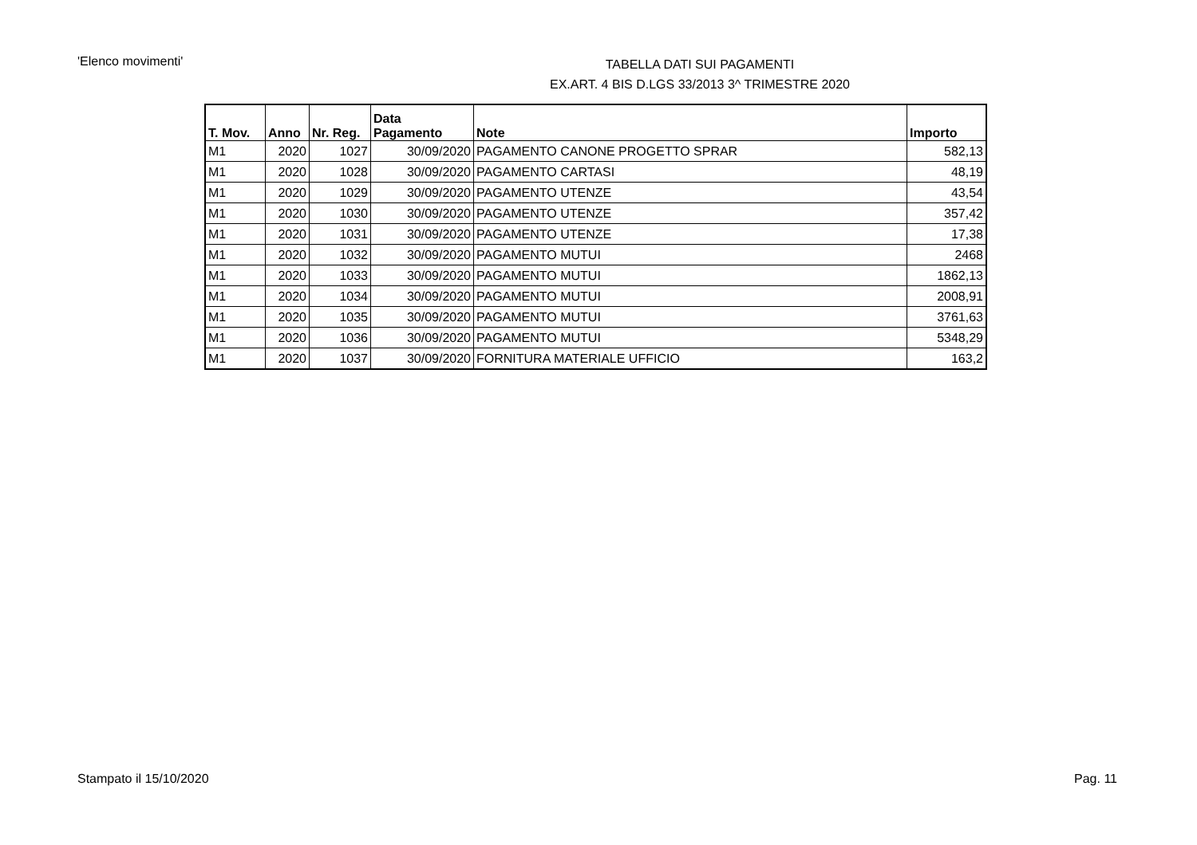'Elenco movimenti'
TABELLA DATI SUI PAGAMENTI
EX.ART. 4 BIS D.LGS 33/2013 3^ TRIMESTRE 2020
| T. Mov. | Anno | Nr. Reg. | Data Pagamento | Note | Importo |
| --- | --- | --- | --- | --- | --- |
| M1 | 2020 | 1027 | 30/09/2020 | PAGAMENTO CANONE PROGETTO SPRAR | 582,13 |
| M1 | 2020 | 1028 | 30/09/2020 | PAGAMENTO CARTASI | 48,19 |
| M1 | 2020 | 1029 | 30/09/2020 | PAGAMENTO UTENZE | 43,54 |
| M1 | 2020 | 1030 | 30/09/2020 | PAGAMENTO UTENZE | 357,42 |
| M1 | 2020 | 1031 | 30/09/2020 | PAGAMENTO UTENZE | 17,38 |
| M1 | 2020 | 1032 | 30/09/2020 | PAGAMENTO MUTUI | 2468 |
| M1 | 2020 | 1033 | 30/09/2020 | PAGAMENTO MUTUI | 1862,13 |
| M1 | 2020 | 1034 | 30/09/2020 | PAGAMENTO MUTUI | 2008,91 |
| M1 | 2020 | 1035 | 30/09/2020 | PAGAMENTO MUTUI | 3761,63 |
| M1 | 2020 | 1036 | 30/09/2020 | PAGAMENTO MUTUI | 5348,29 |
| M1 | 2020 | 1037 | 30/09/2020 | FORNITURA MATERIALE UFFICIO | 163,2 |
Stampato il 15/10/2020 Pag. 11